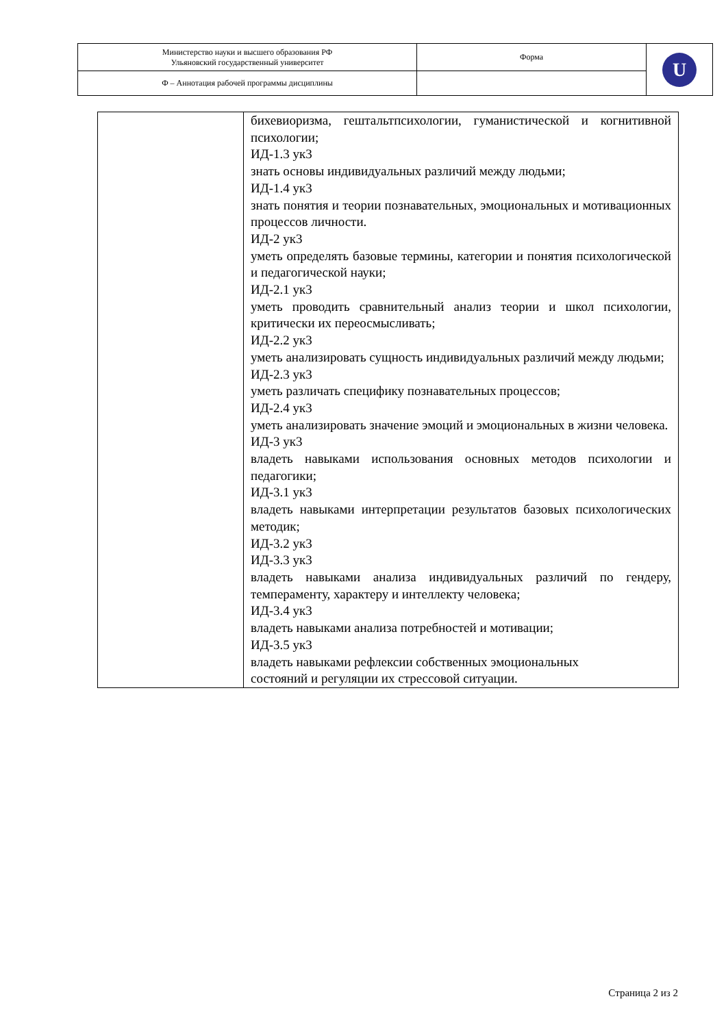| Министерство науки и высшего образования РФ Ульяновский государственный университет | Форма | U |
| Ф – Аннотация рабочей программы дисциплины | | |
| | бихевиоризма, гештальтпсихологии, гуманистической и когнитивной психологии; ИД-1.3 ук3 знать основы индивидуальных различий между людьми; ИД-1.4 ук3 знать понятия и теории познавательных, эмоциональных и мотивационных процессов личности. ИД-2 ук3 уметь определять базовые термины, категории и понятия психологической и педагогической науки; ИД-2.1 ук3 уметь проводить сравнительный анализ теории и школ психологии, критически их переосмысливать; ИД-2.2 ук3 уметь анализировать сущность индивидуальных различий между людьми; ИД-2.3 ук3 уметь различать специфику познавательных процессов; ИД-2.4 ук3 уметь анализировать значение эмоций и эмоциональных в жизни человека. ИД-3 ук3 владеть навыками использования основных методов психологии и педагогики; ИД-3.1 ук3 владеть навыками интерпретации результатов базовых психологических методик; ИД-3.2 ук3 ИД-3.3 ук3 владеть навыками анализа индивидуальных различий по гендеру, темпераменту, характеру и интеллекту человека; ИД-3.4 ук3 владеть навыками анализа потребностей и мотивации; ИД-3.5 ук3 владеть навыками рефлексии собственных эмоциональных состояний и регуляции их стрессовой ситуации. |
Страница 2 из 2